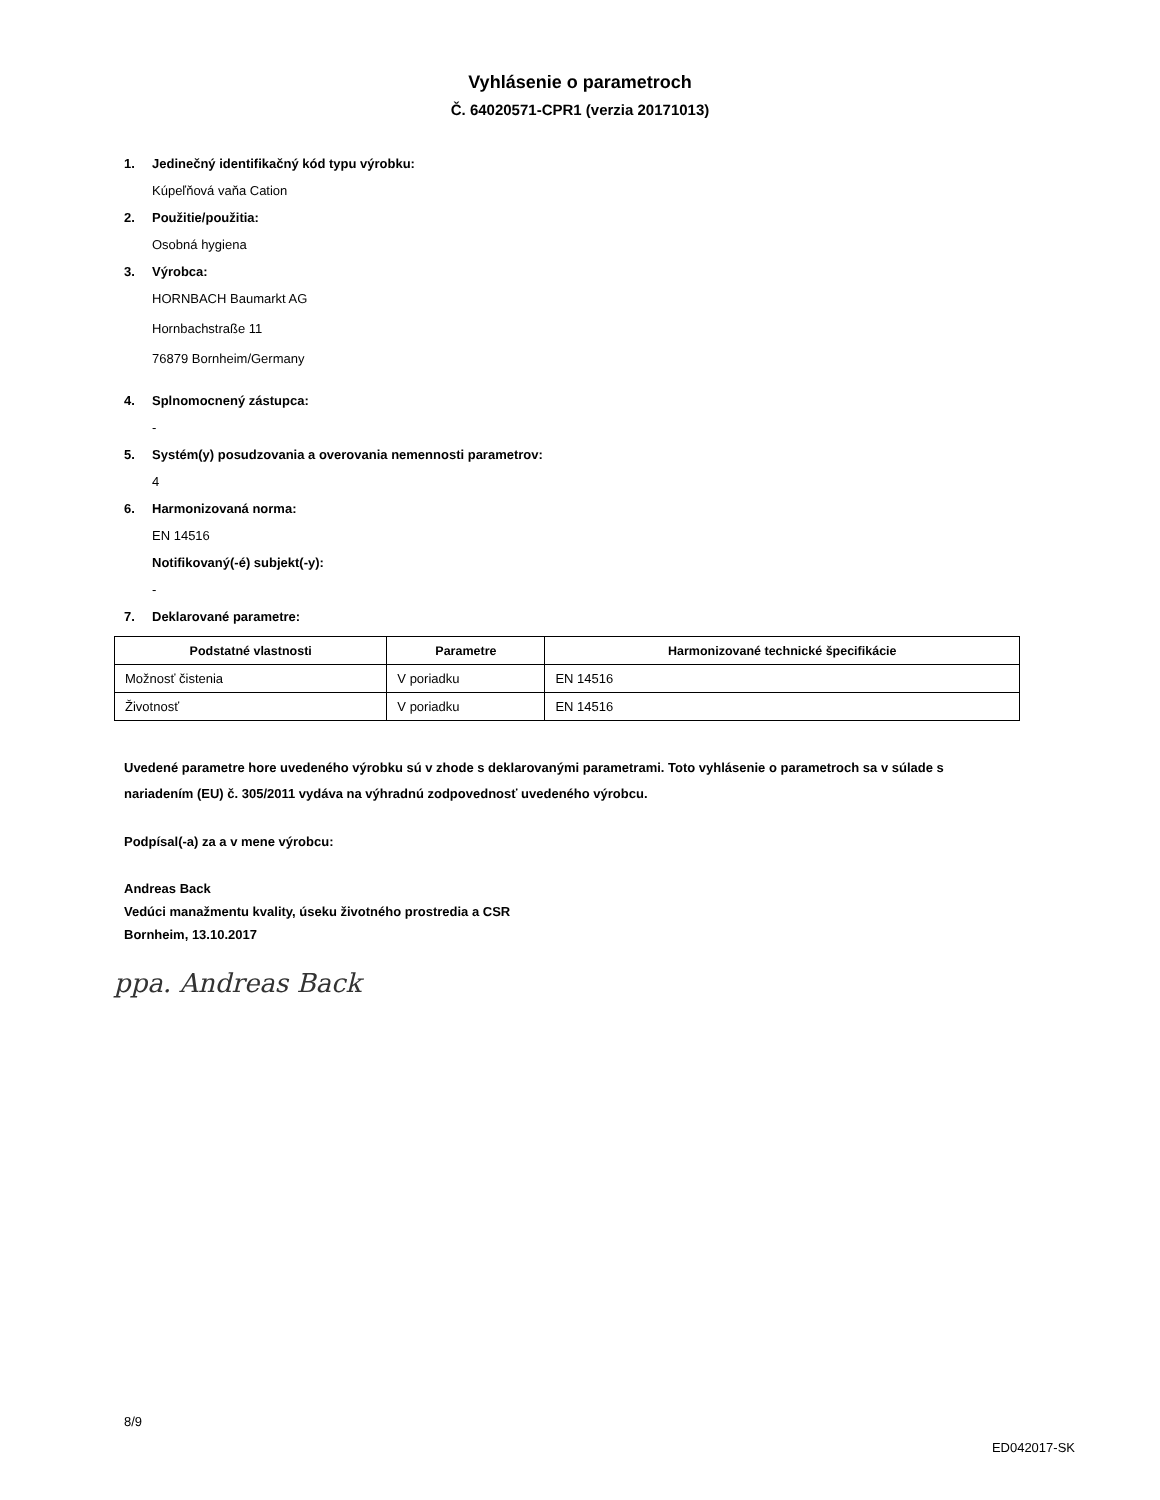Vyhlásenie o parametroch
Č. 64020571-CPR1 (verzia 20171013)
1. Jedinečný identifikačný kód typu výrobku:
Kúpeľňová vaňa Cation
2. Použitie/použitia:
Osobná hygiena
3. Výrobca:
HORNBACH Baumarkt AG
Hornbachstraße 11
76879 Bornheim/Germany
4. Splnomocnený zástupca:
-
5. Systém(y) posudzovania a overovania nemennosti parametrov:
4
6. Harmonizovaná norma:
EN 14516
Notifikovaný(-é) subjekt(-y):
-
7. Deklarované parametre:
| Podstatné vlastnosti | Parametre | Harmonizované technické špecifikácie |
| --- | --- | --- |
| Možnosť čistenia | V poriadku | EN 14516 |
| Životnosť | V poriadku | EN 14516 |
Uvedené parametre hore uvedeného výrobku sú v zhode s deklarovanými parametrami. Toto vyhlásenie o parametroch sa v súlade s nariadením (EU) č. 305/2011 vydáva na výhradnú zodpovednosť uvedeného výrobcu.
Podpísal(-a) za a v mene výrobcu:
Andreas Back
Vedúci manažmentu kvality, úseku životného prostredia a CSR
Bornheim, 13.10.2017
ppa. Andreas Back
8/9
ED042017-SK